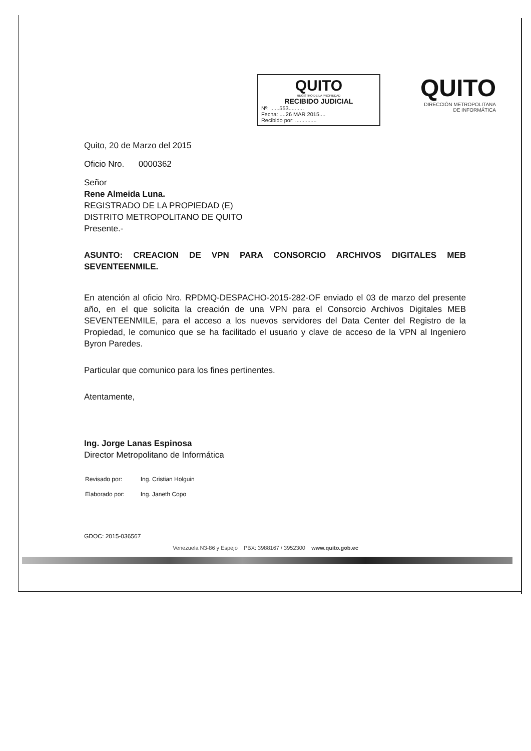QUITO
REGISTRO DE LA PROPIEDAD
RECIBIDO JUDICIAL
Nº: ......553..........
Fecha: ....26 MAR 2015....
Recibido por: ..............
QUITO
DIRECCIÓN METROPOLITANA
DE INFORMÁTICA
Quito, 20 de Marzo del 2015
Oficio Nro. 0000362
Señor
Rene Almeida Luna.
REGISTRADO DE LA PROPIEDAD (E)
DISTRITO METROPOLITANO DE QUITO
Presente.-
ASUNTO: CREACION DE VPN PARA CONSORCIO ARCHIVOS DIGITALES MEB SEVENTEENMILE.
En atención al oficio Nro. RPDMQ-DESPACHO-2015-282-OF enviado el 03 de marzo del presente año, en el que solicita la creación de una VPN para el Consorcio Archivos Digitales MEB SEVENTEENMILE, para el acceso a los nuevos servidores del Data Center del Registro de la Propiedad, le comunico que se ha facilitado el usuario y clave de acceso de la VPN al Ingeniero Byron Paredes.
Particular que comunico para los fines pertinentes.
Atentamente,
Ing. Jorge Lanas Espinosa
Director Metropolitano de Informática
| Revisado por: | Ing. Cristian Holguin |
| Elaborado por: | Ing. Janeth Copo |
GDOC: 2015-036567
Venezuela N3-86 y Espejo PBX: 3988167 / 3952300 www.quito.gob.ec